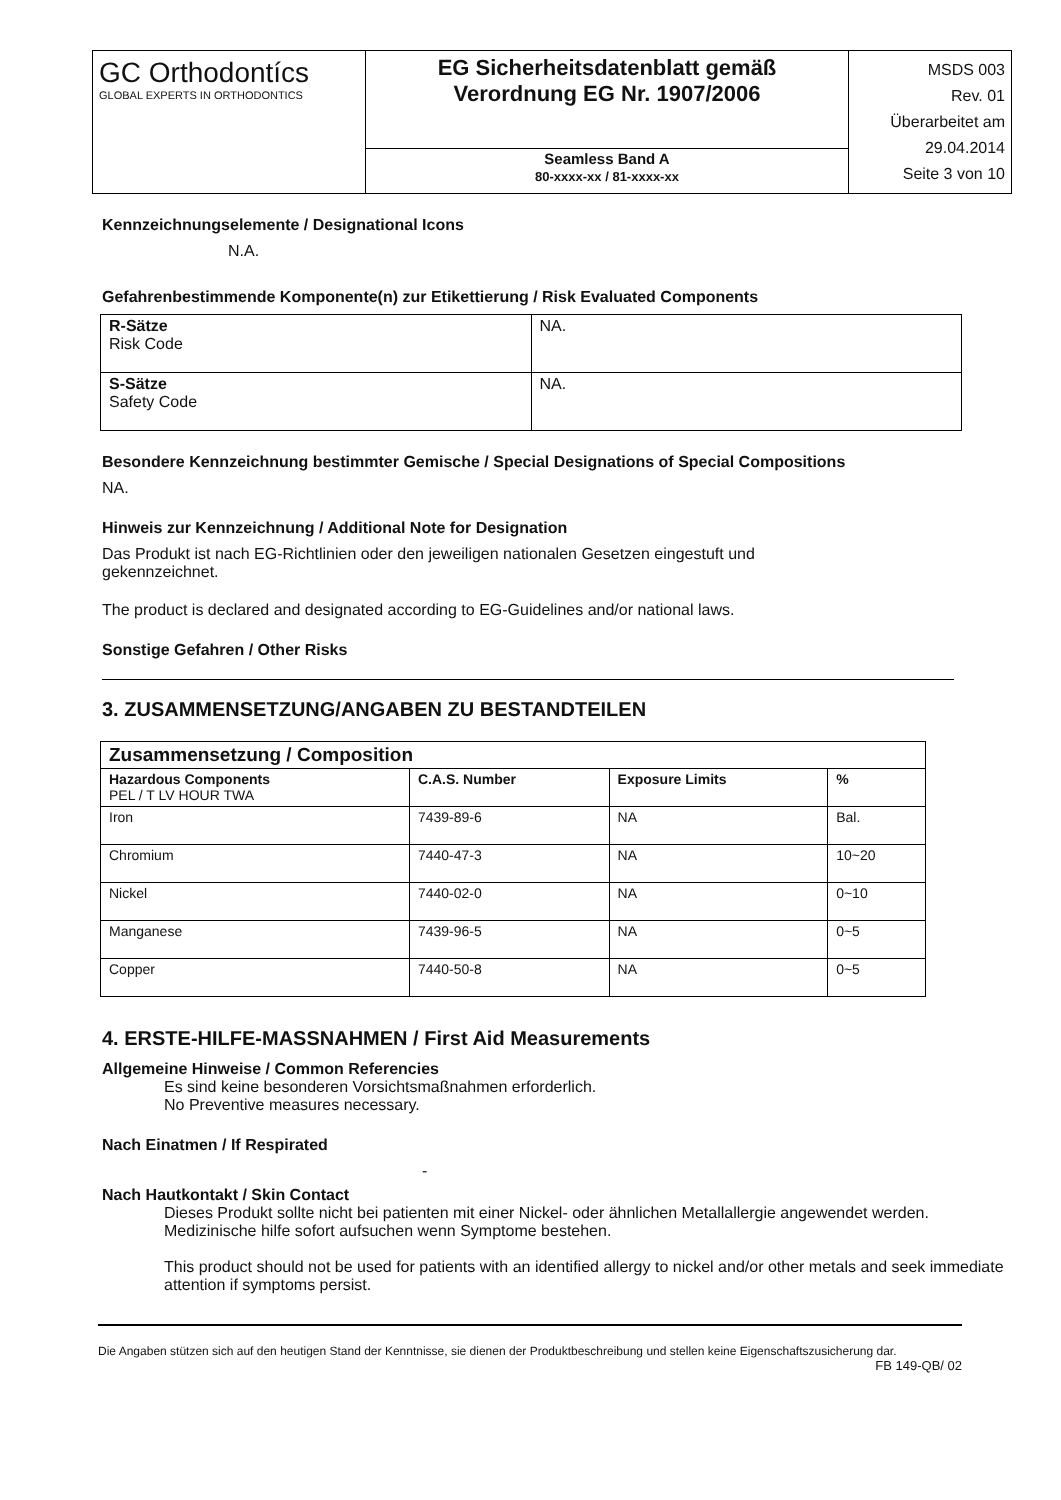| GC Orthodontícs GLOBAL EXPERTS IN ORTHODONTICS | EG Sicherheitsdatenblatt gemäß Verordnung EG Nr. 1907/2006 | MSDS 003 Rev. 01 Überarbeitet am 29.04.2014 Seite 3 von 10 |
| | Seamless Band A 80-xxxx-xx / 81-xxxx-xx | |
Kennzeichnungselemente / Designational Icons
N.A.
Gefahrenbestimmende Komponente(n) zur Etikettierung / Risk Evaluated Components
| R-Sätze Risk Code | NA. |
| S-Sätze Safety Code | NA. |
Besondere Kennzeichnung bestimmter Gemische / Special Designations of Special Compositions
NA.
Hinweis zur Kennzeichnung / Additional Note for Designation
Das Produkt ist nach EG-Richtlinien oder den jeweiligen nationalen Gesetzen eingestuft und
gekennzeichnet.
The product is declared and designated according to EG-Guidelines and/or national laws.
Sonstige Gefahren / Other Risks
3. ZUSAMMENSETZUNG/ANGABEN ZU BESTANDTEILEN
| Zusammensetzung / Composition | | | |
| --- | --- | --- | --- |
| Hazardous Components PEL / T LV HOUR TWA | C.A.S. Number | Exposure Limits | % |
| Iron | 7439-89-6 | NA | Bal. |
| Chromium | 7440-47-3 | NA | 10~20 |
| Nickel | 7440-02-0 | NA | 0~10 |
| Manganese | 7439-96-5 | NA | 0~5 |
| Copper | 7440-50-8 | NA | 0~5 |
4. ERSTE-HILFE-MASSNAHMEN / First Aid Measurements
Allgemeine Hinweise / Common Referencies
Es sind keine besonderen Vorsichtsmaßnahmen erforderlich.
No Preventive measures necessary.
Nach Einatmen / If Respirated
-
Nach Hautkontakt / Skin Contact
Dieses Produkt sollte nicht bei patienten mit einer Nickel- oder ähnlichen Metallallergie angewendet werden. Medizinische hilfe sofort aufsuchen wenn Symptome bestehen.
This product should not be used for patients with an identified allergy to nickel and/or other metals and seek immediate attention if symptoms persist.
Die Angaben stützen sich auf den heutigen Stand der Kenntnisse, sie dienen der Produktbeschreibung und stellen keine Eigenschaftszusicherung dar.
FB 149-QB/ 02